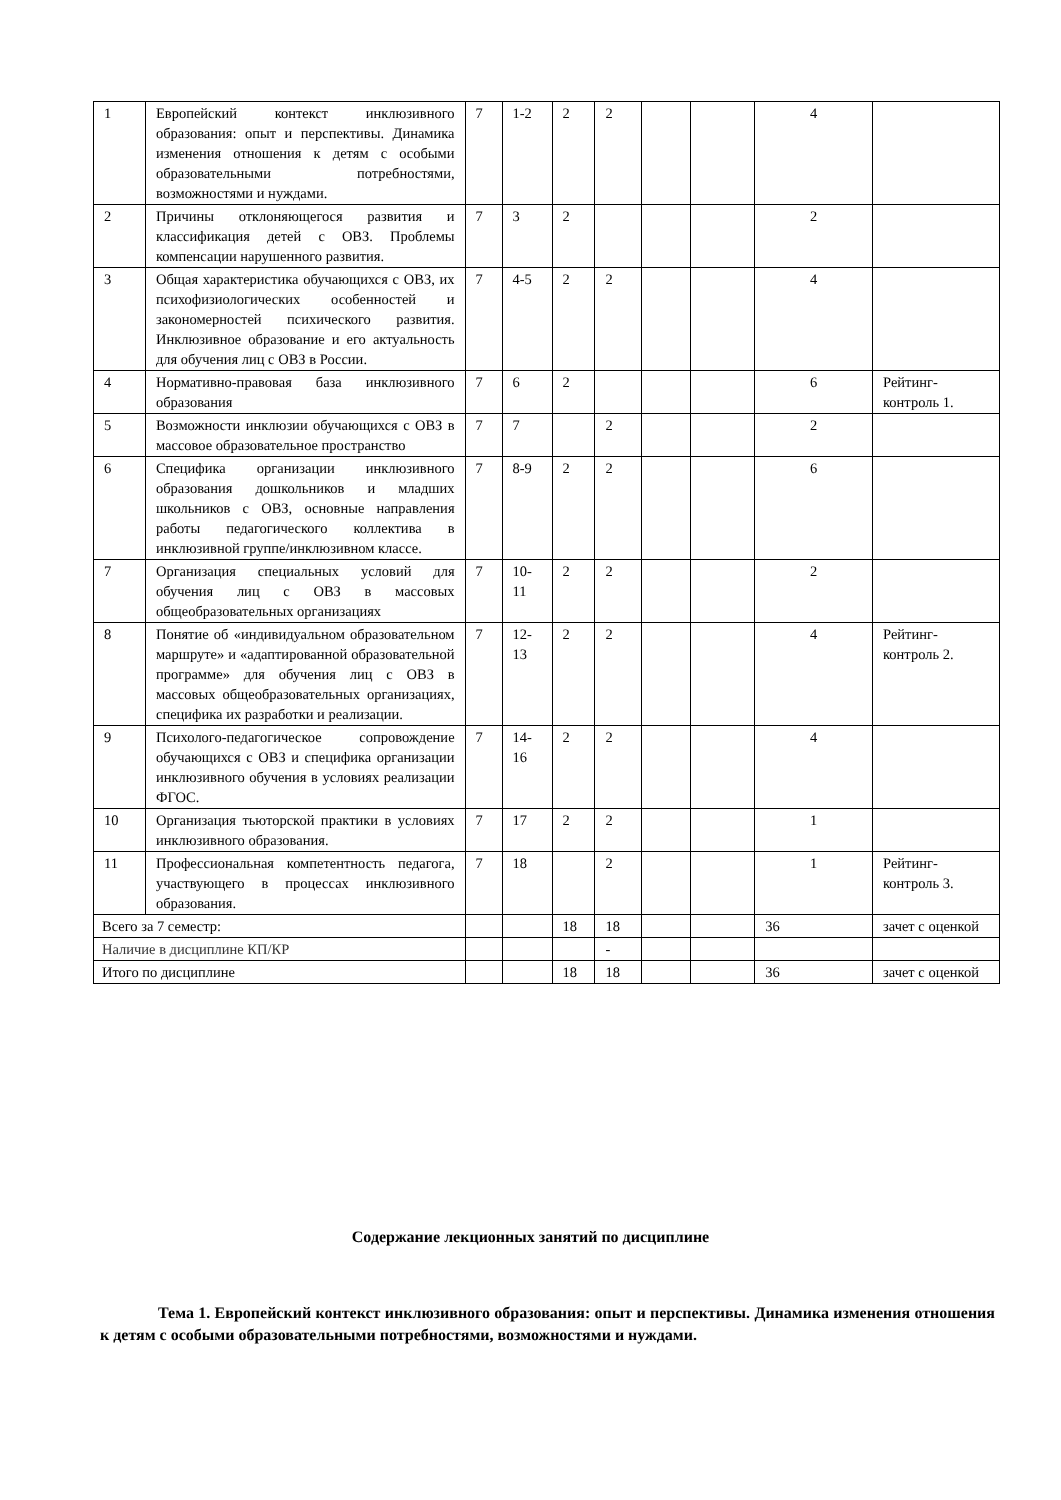| 1 | Европейский контекст инклюзивного образования: опыт и перспективы. Динамика изменения отношения к детям с особыми образовательными потребностями, возможностями и нуждами. | 7 | 1-2 | 2 | 2 | | | 4 | |
| 2 | Причины отклоняющегося развития и классификация детей с ОВЗ. Проблемы компенсации нарушенного развития. | 7 | 3 | 2 | | | | 2 | |
| 3 | Общая характеристика обучающихся с ОВЗ, их психофизиологических особенностей и закономерностей психического развития. Инклюзивное образование и его актуальность для обучения лиц с ОВЗ в России. | 7 | 4-5 | 2 | 2 | | | 4 | |
| 4 | Нормативно-правовая база инклюзивного образования | 7 | 6 | 2 | | | | 6 | Рейтинг-контроль 1. |
| 5 | Возможности инклюзии обучающихся с ОВЗ в массовое образовательное пространство | 7 | 7 | | 2 | | | 2 | |
| 6 | Специфика организации инклюзивного образования дошкольников и младших школьников с ОВЗ, основные направления работы педагогического коллектива в инклюзивной группе/инклюзивном классе. | 7 | 8-9 | 2 | 2 | | | 6 | |
| 7 | Организация специальных условий для обучения лиц с ОВЗ в массовых общеобразовательных организациях | 7 | 10-11 | 2 | 2 | | | 2 | |
| 8 | Понятие об «индивидуальном образовательном маршруте» и «адаптированной образовательной программе» для обучения лиц с ОВЗ в массовых общеобразовательных организациях, специфика их разработки и реализации. | 7 | 12-13 | 2 | 2 | | | 4 | Рейтинг-контроль 2. |
| 9 | Психолого-педагогическое сопровождение обучающихся с ОВЗ и специфика организации инклюзивного обучения в условиях реализации ФГОС. | 7 | 14-16 | 2 | 2 | | | 4 | |
| 10 | Организация тьюторской практики в условиях инклюзивного образования. | 7 | 17 | 2 | 2 | | | 1 | |
| 11 | Профессиональная компетентность педагога, участвующего в процессах инклюзивного образования. | 7 | 18 | | 2 | | | 1 | Рейтинг-контроль 3. |
| Всего за 7 семестр: | | | | 18 | 18 | | | 36 | зачет с оценкой |
| Наличие в дисциплине КП/КР | | | | | - | | | | |
| Итого по дисциплине | | | | 18 | 18 | | | 36 | зачет с оценкой |
Содержание лекционных занятий по дисциплине
Тема 1. Европейский контекст инклюзивного образования: опыт и перспективы. Динамика изменения отношения к детям с особыми образовательными потребностями, возможностями и нуждами.